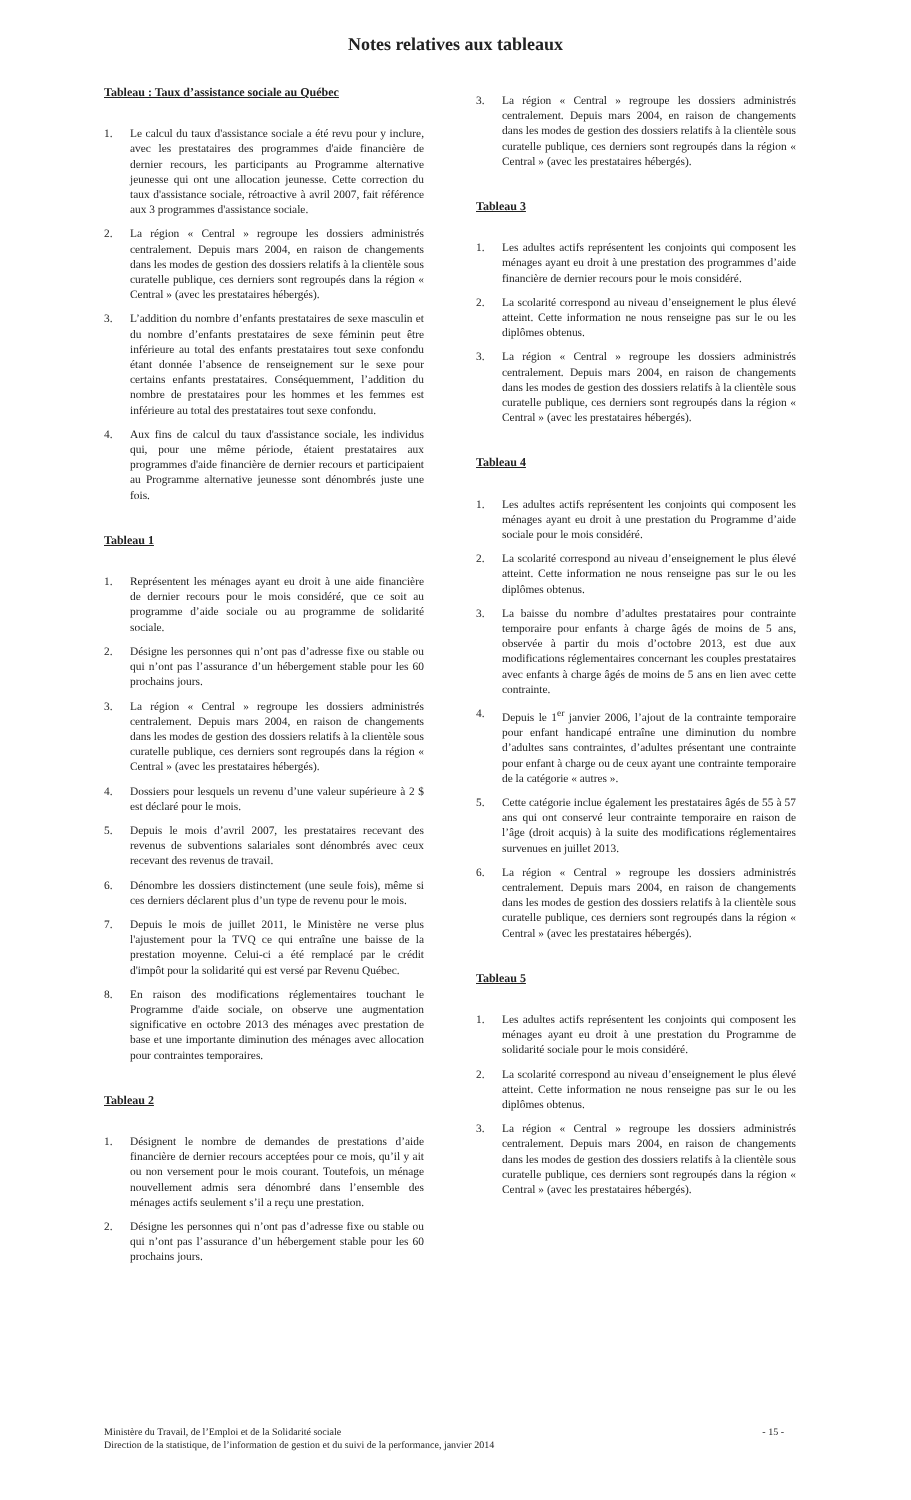Notes relatives aux tableaux
Tableau : Taux d’assistance sociale au Québec
1. Le calcul du taux d'assistance sociale a été revu pour y inclure, avec les prestataires des programmes d'aide financière de dernier recours, les participants au Programme alternative jeunesse qui ont une allocation jeunesse. Cette correction du taux d'assistance sociale, rétroactive à avril 2007, fait référence aux 3 programmes d'assistance sociale.
2. La région « Central » regroupe les dossiers administrés centralement. Depuis mars 2004, en raison de changements dans les modes de gestion des dossiers relatifs à la clientèle sous curatelle publique, ces derniers sont regroupés dans la région « Central » (avec les prestataires hébergés).
3. L’addition du nombre d’enfants prestataires de sexe masculin et du nombre d’enfants prestataires de sexe féminin peut être inférieure au total des enfants prestataires tout sexe confondu étant donnée l’absence de renseignement sur le sexe pour certains enfants prestataires. Conséquemment, l’addition du nombre de prestataires pour les hommes et les femmes est inférieure au total des prestataires tout sexe confondu.
4. Aux fins de calcul du taux d'assistance sociale, les individus qui, pour une même période, étaient prestataires aux programmes d'aide financière de dernier recours et participaient au Programme alternative jeunesse sont dénombrés juste une fois.
Tableau 1
1. Représentent les ménages ayant eu droit à une aide financière de dernier recours pour le mois considéré, que ce soit au programme d’aide sociale ou au programme de solidarité sociale.
2. Désigne les personnes qui n’ont pas d’adresse fixe ou stable ou qui n’ont pas l’assurance d’un hébergement stable pour les 60 prochains jours.
3. La région « Central » regroupe les dossiers administrés centralement. Depuis mars 2004, en raison de changements dans les modes de gestion des dossiers relatifs à la clientèle sous curatelle publique, ces derniers sont regroupés dans la région « Central » (avec les prestataires hébergés).
4. Dossiers pour lesquels un revenu d’une valeur supérieure à 2 $ est déclaré pour le mois.
5. Depuis le mois d’avril 2007, les prestataires recevant des revenus de subventions salariales sont dénombrés avec ceux recevant des revenus de travail.
6. Dénombre les dossiers distinctement (une seule fois), même si ces derniers déclarent plus d’un type de revenu pour le mois.
7. Depuis le mois de juillet 2011, le Ministère ne verse plus l'ajustement pour la TVQ ce qui entraîne une baisse de la prestation moyenne. Celui-ci a été remplacé par le crédit d'impôt pour la solidarité qui est versé par Revenu Québec.
8. En raison des modifications réglementaires touchant le Programme d'aide sociale, on observe une augmentation significative en octobre 2013 des ménages avec prestation de base et une importante diminution des ménages avec allocation pour contraintes temporaires.
Tableau 2
1. Désignent le nombre de demandes de prestations d’aide financière de dernier recours acceptées pour ce mois, qu’il y ait ou non versement pour le mois courant. Toutefois, un ménage nouvellement admis sera dénombré dans l’ensemble des ménages actifs seulement s’il a reçu une prestation.
2. Désigne les personnes qui n’ont pas d’adresse fixe ou stable ou qui n’ont pas l’assurance d’un hébergement stable pour les 60 prochains jours.
3. La région « Central » regroupe les dossiers administrés centralement. Depuis mars 2004, en raison de changements dans les modes de gestion des dossiers relatifs à la clientèle sous curatelle publique, ces derniers sont regroupés dans la région « Central » (avec les prestataires hébergés).
Tableau 3
1. Les adultes actifs représentent les conjoints qui composent les ménages ayant eu droit à une prestation des programmes d’aide financière de dernier recours pour le mois considéré.
2. La scolarité correspond au niveau d’enseignement le plus élevé atteint. Cette information ne nous renseigne pas sur le ou les diplômes obtenus.
3. La région « Central » regroupe les dossiers administrés centralement. Depuis mars 2004, en raison de changements dans les modes de gestion des dossiers relatifs à la clientèle sous curatelle publique, ces derniers sont regroupés dans la région « Central » (avec les prestataires hébergés).
Tableau 4
1. Les adultes actifs représentent les conjoints qui composent les ménages ayant eu droit à une prestation du Programme d’aide sociale pour le mois considéré.
2. La scolarité correspond au niveau d’enseignement le plus élevé atteint. Cette information ne nous renseigne pas sur le ou les diplômes obtenus.
3. La baisse du nombre d’adultes prestataires pour contrainte temporaire pour enfants à charge âgés de moins de 5 ans, observée à partir du mois d’octobre 2013, est due aux modifications réglementaires concernant les couples prestataires avec enfants à charge âgés de moins de 5 ans en lien avec cette contrainte.
4. Depuis le 1<sup>er</sup> janvier 2006, l’ajout de la contrainte temporaire pour enfant handicapé entraîne une diminution du nombre d’adultes sans contraintes, d’adultes présentant une contrainte pour enfant à charge ou de ceux ayant une contrainte temporaire de la catégorie « autres ».
5. Cette catégorie inclue également les prestataires âgés de 55 à 57 ans qui ont conservé leur contrainte temporaire en raison de l’âge (droit acquis) à la suite des modifications réglementaires survenues en juillet 2013.
6. La région « Central » regroupe les dossiers administrés centralement. Depuis mars 2004, en raison de changements dans les modes de gestion des dossiers relatifs à la clientèle sous curatelle publique, ces derniers sont regroupés dans la région « Central » (avec les prestataires hébergés).
Tableau 5
1. Les adultes actifs représentent les conjoints qui composent les ménages ayant eu droit à une prestation du Programme de solidarité sociale pour le mois considéré.
2. La scolarité correspond au niveau d’enseignement le plus élevé atteint. Cette information ne nous renseigne pas sur le ou les diplômes obtenus.
3. La région « Central » regroupe les dossiers administrés centralement. Depuis mars 2004, en raison de changements dans les modes de gestion des dossiers relatifs à la clientèle sous curatelle publique, ces derniers sont regroupés dans la région « Central » (avec les prestataires hébergés).
Ministère du Travail, de l’Emploi et de la Solidarité sociale
Direction de la statistique, de l’information de gestion et du suivi de la performance, janvier 2014
- 15 -